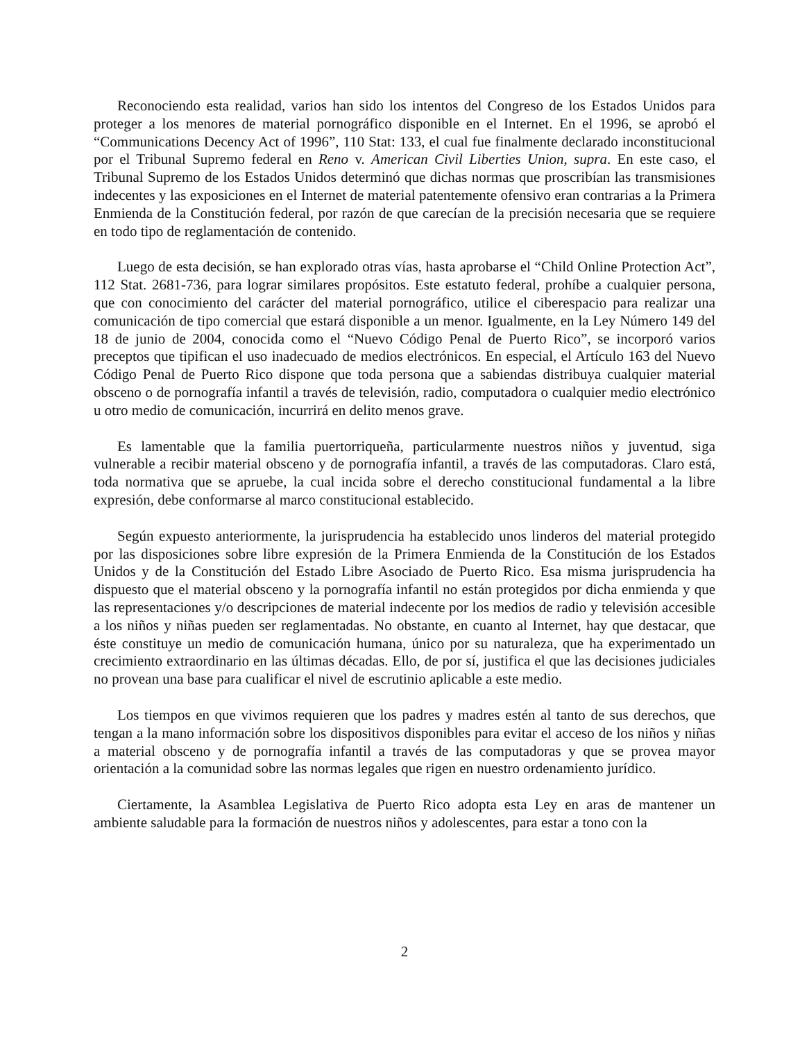Reconociendo esta realidad, varios han sido los intentos del Congreso de los Estados Unidos para proteger a los menores de material pornográfico disponible en el Internet. En el 1996, se aprobó el “Communications Decency Act of 1996”, 110 Stat: 133, el cual fue finalmente declarado inconstitucional por el Tribunal Supremo federal en Reno v. American Civil Liberties Union, supra. En este caso, el Tribunal Supremo de los Estados Unidos determinó que dichas normas que proscribían las transmisiones indecentes y las exposiciones en el Internet de material patentemente ofensivo eran contrarias a la Primera Enmienda de la Constitución federal, por razón de que carecían de la precisión necesaria que se requiere en todo tipo de reglamentación de contenido.
Luego de esta decisión, se han explorado otras vías, hasta aprobarse el “Child Online Protection Act”, 112 Stat. 2681-736, para lograr similares propósitos. Este estatuto federal, prohíbe a cualquier persona, que con conocimiento del carácter del material pornográfico, utilice el ciberespacio para realizar una comunicación de tipo comercial que estará disponible a un menor. Igualmente, en la Ley Número 149 del 18 de junio de 2004, conocida como el “Nuevo Código Penal de Puerto Rico”, se incorporó varios preceptos que tipifican el uso inadecuado de medios electrónicos. En especial, el Artículo 163 del Nuevo Código Penal de Puerto Rico dispone que toda persona que a sabiendas distribuya cualquier material obsceno o de pornografía infantil a través de televisión, radio, computadora o cualquier medio electrónico u otro medio de comunicación, incurrirá en delito menos grave.
Es lamentable que la familia puertorriqueña, particularmente nuestros niños y juventud, siga vulnerable a recibir material obsceno y de pornografía infantil, a través de las computadoras. Claro está, toda normativa que se apruebe, la cual incida sobre el derecho constitucional fundamental a la libre expresión, debe conformarse al marco constitucional establecido.
Según expuesto anteriormente, la jurisprudencia ha establecido unos linderos del material protegido por las disposiciones sobre libre expresión de la Primera Enmienda de la Constitución de los Estados Unidos y de la Constitución del Estado Libre Asociado de Puerto Rico. Esa misma jurisprudencia ha dispuesto que el material obsceno y la pornografía infantil no están protegidos por dicha enmienda y que las representaciones y/o descripciones de material indecente por los medios de radio y televisión accesible a los niños y niñas pueden ser reglamentadas. No obstante, en cuanto al Internet, hay que destacar, que éste constituye un medio de comunicación humana, único por su naturaleza, que ha experimentado un crecimiento extraordinario en las últimas décadas. Ello, de por sí, justifica el que las decisiones judiciales no provean una base para cualificar el nivel de escrutinio aplicable a este medio.
Los tiempos en que vivimos requieren que los padres y madres estén al tanto de sus derechos, que tengan a la mano información sobre los dispositivos disponibles para evitar el acceso de los niños y niñas a material obsceno y de pornografía infantil a través de las computadoras y que se provea mayor orientación a la comunidad sobre las normas legales que rigen en nuestro ordenamiento jurídico.
Ciertamente, la Asamblea Legislativa de Puerto Rico adopta esta Ley en aras de mantener un ambiente saludable para la formación de nuestros niños y adolescentes, para estar a tono con la
2